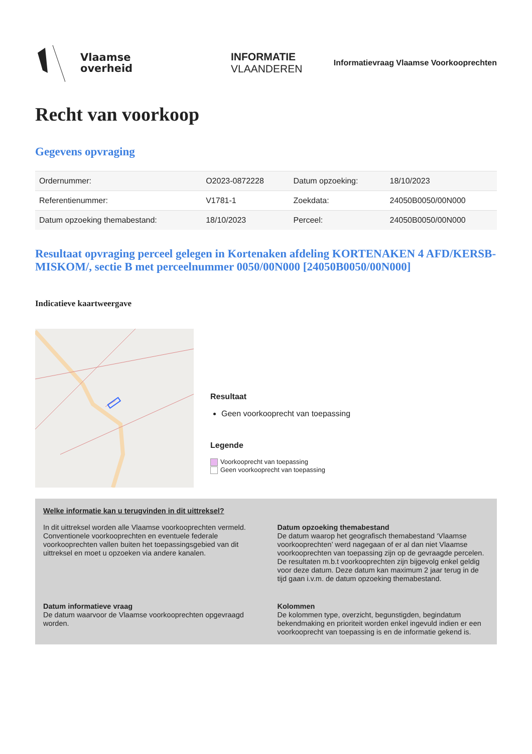Vlaamse
overheid
INFORMATIE
VLAANDEREN
Informatievraag Vlaamse Voorkooprechten
Recht van voorkoop
Gegevens opvraging
| Ordernummer: | O2023-0872228 | Datum opzoeking: | 18/10/2023 |
| Referentienummer: | V1781-1 | Zoekdata: | 24050B0050/00N000 |
| Datum opzoeking themabestand: | 18/10/2023 | Perceel: | 24050B0050/00N000 |
Resultaat opvraging perceel gelegen in Kortenaken afdeling KORTENAKEN 4 AFD/KERSB-MISKOM/, sectie B met perceelnummer 0050/00N000 [24050B0050/00N000]
Indicatieve kaartweergave
Resultaat
Geen voorkooprecht van toepassing
Legende
Voorkooprecht van toepassing
Geen voorkooprecht van toepassing
Welke informatie kan u terugvinden in dit uittreksel?
In dit uittreksel worden alle Vlaamse voorkooprechten vermeld. Conventionele voorkooprechten en eventuele federale voorkooprechten vallen buiten het toepassingsgebied van dit uittreksel en moet u opzoeken via andere kanalen.
Datum opzoeking themabestand
De datum waarop het geografisch themabestand ‘Vlaamse voorkooprechten’ werd nagegaan of er al dan niet Vlaamse voorkooprechten van toepassing zijn op de gevraagde percelen. De resultaten m.b.t voorkooprechten zijn bijgevolg enkel geldig voor deze datum. Deze datum kan maximum 2 jaar terug in de tijd gaan i.v.m. de datum opzoeking themabestand.
Datum informatieve vraag
De datum waarvoor de Vlaamse voorkooprechten opgevraagd worden.
Kolommen
De kolommen type, overzicht, begunstigden, begindatum bekendmaking en prioriteit worden enkel ingevuld indien er een voorkooprecht van toepassing is en de informatie gekend is.